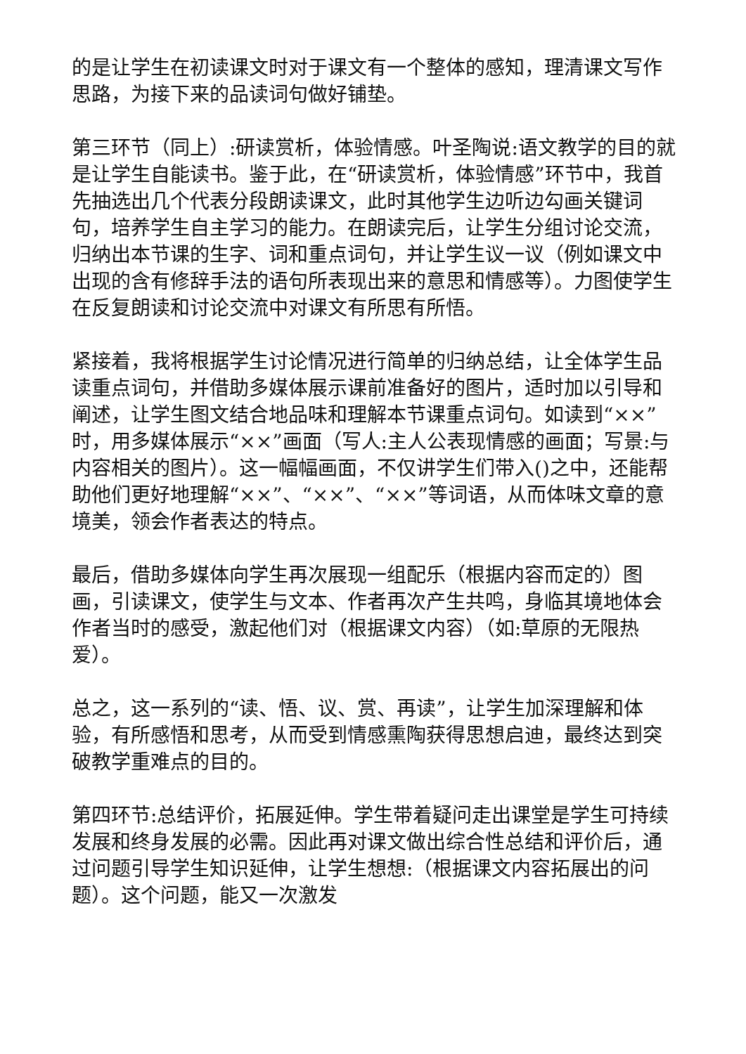的是让学生在初读课文时对于课文有一个整体的感知，理清课文写作思路，为接下来的品读词句做好铺垫。
第三环节（同上）:研读赏析，体验情感。叶圣陶说:语文教学的目的就是让学生自能读书。鉴于此，在“研读赏析，体验情感”环节中，我首先抽选出几个代表分段朗读课文，此时其他学生边听边勾画关键词句，培养学生自主学习的能力。在朗读完后，让学生分组讨论交流，归纳出本节课的生字、词和重点词句，并让学生议一议（例如课文中出现的含有修辞手法的语句所表现出来的意思和情感等）。力图使学生在反复朗读和讨论交流中对课文有所思有所悟。
紧接着，我将根据学生讨论情况进行简单的归纳总结，让全体学生品读重点词句，并借助多媒体展示课前准备好的图片，适时加以引导和阐述，让学生图文结合地品味和理解本节课重点词句。如读到“××”时，用多媒体展示“××”画面（写人:主人公表现情感的画面；写景:与内容相关的图片）。这一幅幅画面，不仅讲学生们带入()之中，还能帮助他们更好地理解“××”、“××”、“××”等词语，从而体味文章的意境美，领会作者表达的特点。
最后，借助多媒体向学生再次展现一组配乐（根据内容而定的）图画，引读课文，使学生与文本、作者再次产生共鸣，身临其境地体会作者当时的感受，激起他们对（根据课文内容）（如:草原的无限热爱）。
总之，这一系列的“读、悟、议、赏、再读”，让学生加深理解和体验，有所感悟和思考，从而受到情感熏陶获得思想启迪，最终达到突破教学重难点的目的。
第四环节:总结评价，拓展延伸。学生带着疑问走出课堂是学生可持续发展和终身发展的必需。因此再对课文做出综合性总结和评价后，通过问题引导学生知识延伸，让学生想想:（根据课文内容拓展出的问题）。这个问题，能又一次激发